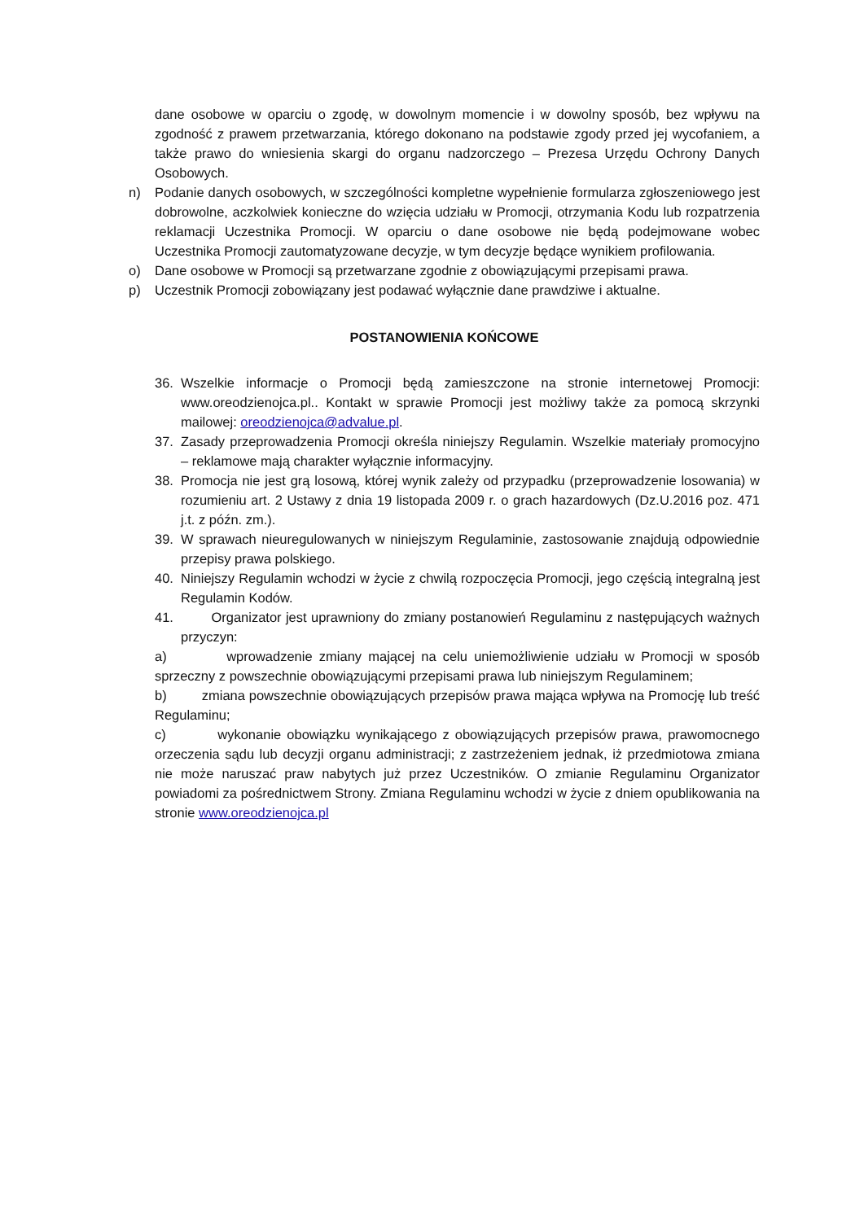dane osobowe w oparciu o zgodę, w dowolnym momencie i w dowolny sposób, bez wpływu na zgodność z prawem przetwarzania, którego dokonano na podstawie zgody przed jej wycofaniem, a także prawo do wniesienia skargi do organu nadzorczego – Prezesa Urzędu Ochrony Danych Osobowych.
n) Podanie danych osobowych, w szczególności kompletne wypełnienie formularza zgłoszeniowego jest dobrowolne, aczkolwiek konieczne do wzięcia udziału w Promocji, otrzymania Kodu lub rozpatrzenia reklamacji Uczestnika Promocji. W oparciu o dane osobowe nie będą podejmowane wobec Uczestnika Promocji zautomatyzowane decyzje, w tym decyzje będące wynikiem profilowania.
o) Dane osobowe w Promocji są przetwarzane zgodnie z obowiązującymi przepisami prawa.
p) Uczestnik Promocji zobowiązany jest podawać wyłącznie dane prawdziwe i aktualne.
POSTANOWIENIA KOŃCOWE
36. Wszelkie informacje o Promocji będą zamieszczone na stronie internetowej Promocji: www.oreodzienojca.pl.. Kontakt w sprawie Promocji jest możliwy także za pomocą skrzynki mailowej: oreodzienojca@advalue.pl.
37. Zasady przeprowadzenia Promocji określa niniejszy Regulamin. Wszelkie materiały promocyjno – reklamowe mają charakter wyłącznie informacyjny.
38. Promocja nie jest grą losową, której wynik zależy od przypadku (przeprowadzenie losowania) w rozumieniu art. 2 Ustawy z dnia 19 listopada 2009 r. o grach hazardowych (Dz.U.2016 poz. 471 j.t. z późn. zm.).
39. W sprawach nieuregulowanych w niniejszym Regulaminie, zastosowanie znajdują odpowiednie przepisy prawa polskiego.
40. Niniejszy Regulamin wchodzi w życie z chwilą rozpoczęcia Promocji, jego częścią integralną jest Regulamin Kodów.
41. Organizator jest uprawniony do zmiany postanowień Regulaminu z następujących ważnych przyczyn:
a) wprowadzenie zmiany mającej na celu uniemożliwienie udziału w Promocji w sposób sprzeczny z powszechnie obowiązującymi przepisami prawa lub niniejszym Regulaminem;
b) zmiana powszechnie obowiązujących przepisów prawa mająca wpływa na Promocję lub treść Regulaminu;
c) wykonanie obowiązku wynikającego z obowiązujących przepisów prawa, prawomocnego orzeczenia sądu lub decyzji organu administracji; z zastrzeżeniem jednak, iż przedmiotowa zmiana nie może naruszać praw nabytych już przez Uczestników. O zmianie Regulaminu Organizator powiadomi za pośrednictwem Strony. Zmiana Regulaminu wchodzi w życie z dniem opublikowania na stronie www.oreodzienojca.pl